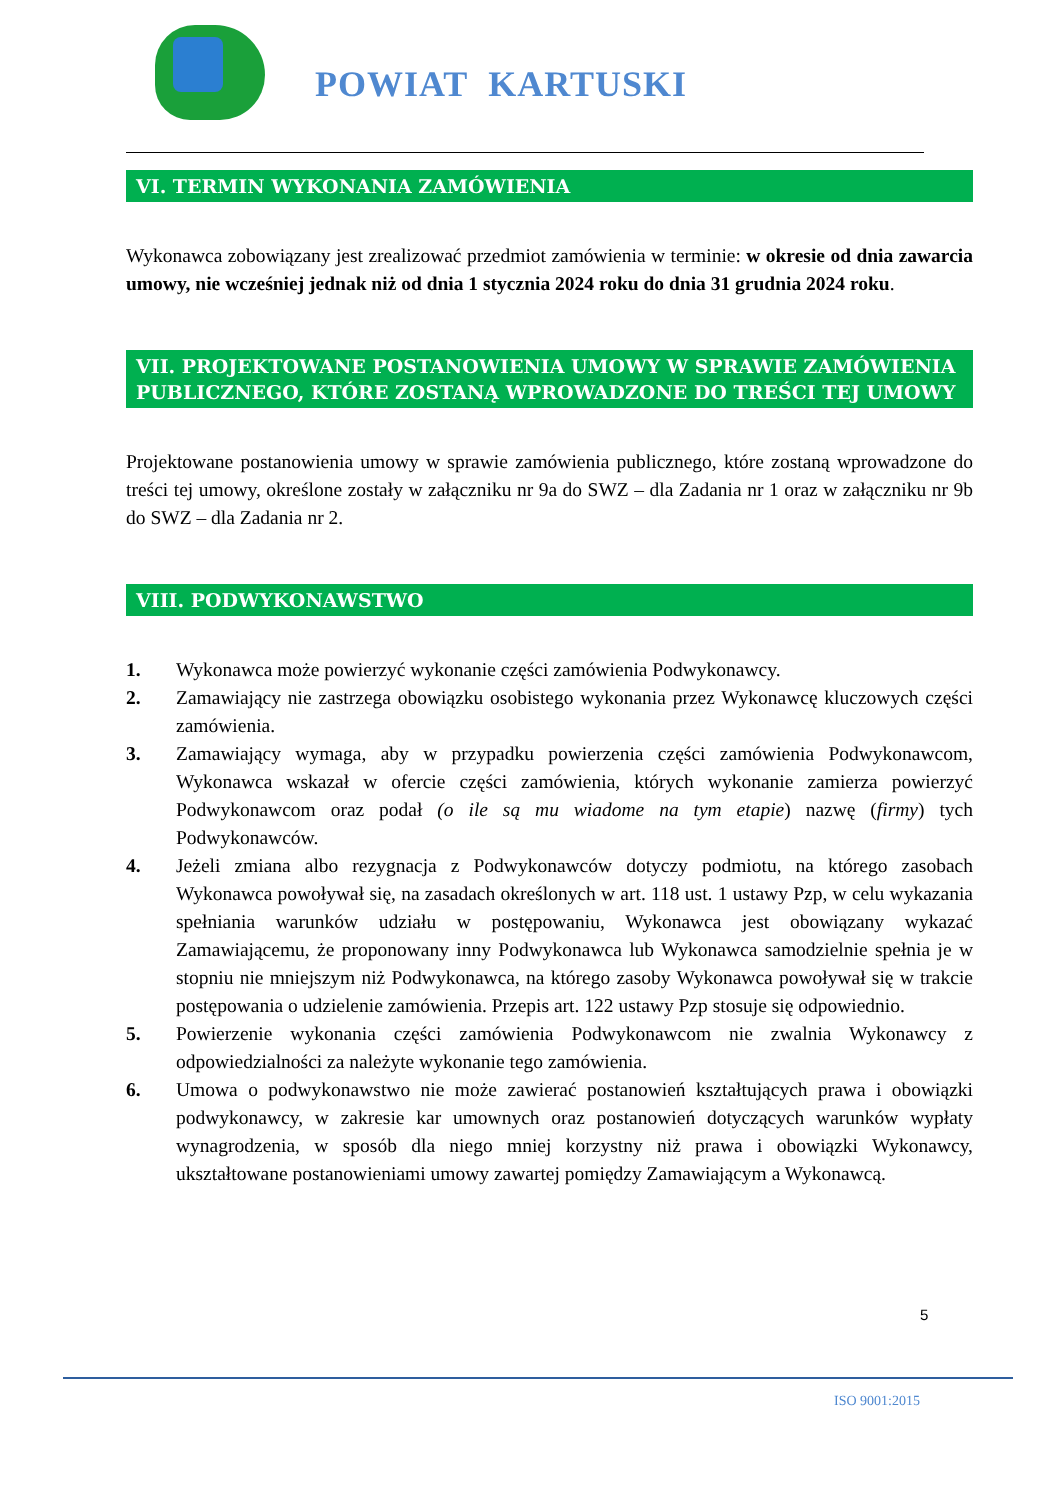POWIAT KARTUSKI
VI. TERMIN WYKONANIA ZAMÓWIENIA
Wykonawca zobowiązany jest zrealizować przedmiot zamówienia w terminie: w okresie od dnia zawarcia umowy, nie wcześniej jednak niż od dnia 1 stycznia 2024 roku do dnia 31 grudnia 2024 roku.
VII. PROJEKTOWANE POSTANOWIENIA UMOWY W SPRAWIE ZAMÓWIENIA PUBLICZNEGO, KTÓRE ZOSTANĄ WPROWADZONE DO TREŚCI TEJ UMOWY
Projektowane postanowienia umowy w sprawie zamówienia publicznego, które zostaną wprowadzone do treści tej umowy, określone zostały w załączniku nr 9a do SWZ – dla Zadania nr 1 oraz w załączniku nr 9b do SWZ – dla Zadania nr 2.
VIII. PODWYKONAWSTWO
1. Wykonawca może powierzyć wykonanie części zamówienia Podwykonawcy.
2. Zamawiający nie zastrzega obowiązku osobistego wykonania przez Wykonawcę kluczowych części zamówienia.
3. Zamawiający wymaga, aby w przypadku powierzenia części zamówienia Podwykonawcom, Wykonawca wskazał w ofercie części zamówienia, których wykonanie zamierza powierzyć Podwykonawcom oraz podał (o ile są mu wiadome na tym etapie) nazwę (firmy) tych Podwykonawców.
4. Jeżeli zmiana albo rezygnacja z Podwykonawców dotyczy podmiotu, na którego zasobach Wykonawca powoływał się, na zasadach określonych w art. 118 ust. 1 ustawy Pzp, w celu wykazania spełniania warunków udziału w postępowaniu, Wykonawca jest obowiązany wykazać Zamawiającemu, że proponowany inny Podwykonawca lub Wykonawca samodzielnie spełnia je w stopniu nie mniejszym niż Podwykonawca, na którego zasoby Wykonawca powoływał się w trakcie postępowania o udzielenie zamówienia. Przepis art. 122 ustawy Pzp stosuje się odpowiednio.
5. Powierzenie wykonania części zamówienia Podwykonawcom nie zwalnia Wykonawcy z odpowiedzialności za należyte wykonanie tego zamówienia.
6. Umowa o podwykonawstwo nie może zawierać postanowień kształtujących prawa i obowiązki podwykonawcy, w zakresie kar umownych oraz postanowień dotyczących warunków wypłaty wynagrodzenia, w sposób dla niego mniej korzystny niż prawa i obowiązki Wykonawcy, ukształtowane postanowieniami umowy zawartej pomiędzy Zamawiającym a Wykonawcą.
5
ISO 9001:2015